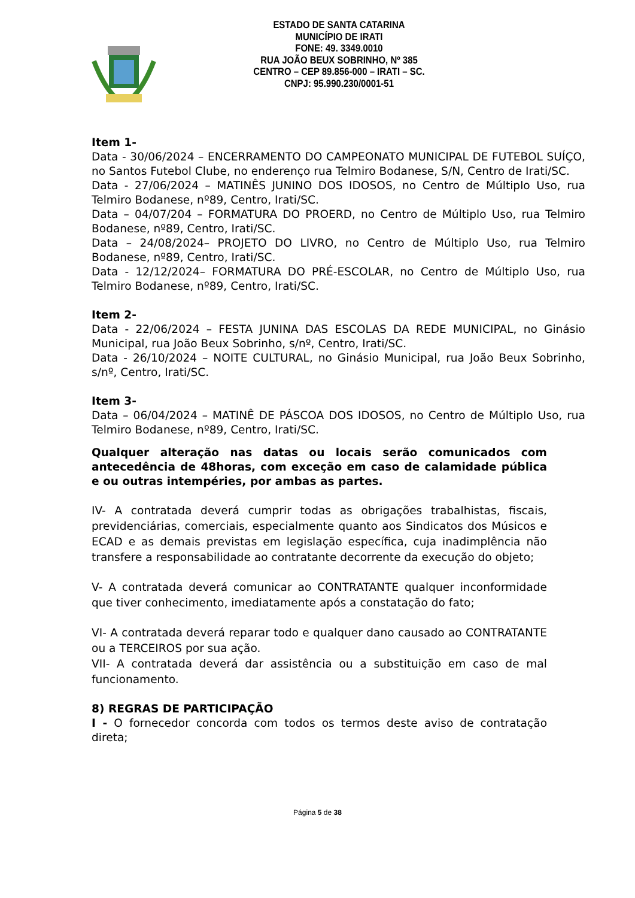ESTADO DE SANTA CATARINA
MUNICÍPIO DE IRATI
FONE: 49. 3349.0010
RUA JOÃO BEUX SOBRINHO, Nº 385
CENTRO – CEP 89.856-000 – IRATI – SC.
CNPJ: 95.990.230/0001-51
Item 1-
Data - 30/06/2024 – ENCERRAMENTO DO CAMPEONATO MUNICIPAL DE FUTEBOL SUÍÇO, no Santos Futebol Clube, no enderenço rua Telmiro Bodanese, S/N, Centro de Irati/SC.
Data - 27/06/2024 – MATINÊS JUNINO DOS IDOSOS, no Centro de Múltiplo Uso, rua Telmiro Bodanese, nº89, Centro, Irati/SC.
Data – 04/07/204 – FORMATURA DO PROERD, no Centro de Múltiplo Uso, rua Telmiro Bodanese, nº89, Centro, Irati/SC.
Data – 24/08/2024– PROJETO DO LIVRO, no Centro de Múltiplo Uso, rua Telmiro Bodanese, nº89, Centro, Irati/SC.
Data - 12/12/2024– FORMATURA DO PRÉ-ESCOLAR, no Centro de Múltiplo Uso, rua Telmiro Bodanese, nº89, Centro, Irati/SC.
Item 2-
Data - 22/06/2024 – FESTA JUNINA DAS ESCOLAS DA REDE MUNICIPAL, no Ginásio Municipal, rua João Beux Sobrinho, s/nº, Centro, Irati/SC.
Data - 26/10/2024 – NOITE CULTURAL, no Ginásio Municipal, rua João Beux Sobrinho, s/nº, Centro, Irati/SC.
Item 3-
Data – 06/04/2024 – MATINÊ DE PÁSCOA DOS IDOSOS, no Centro de Múltiplo Uso, rua Telmiro Bodanese, nº89, Centro, Irati/SC.
Qualquer alteração nas datas ou locais serão comunicados com antecedência de 48horas, com exceção em caso de calamidade pública e ou outras intempéries, por ambas as partes.
IV- A contratada deverá cumprir todas as obrigações trabalhistas, fiscais, previdenciárias, comerciais, especialmente quanto aos Sindicatos dos Músicos e ECAD e as demais previstas em legislação específica, cuja inadimplência não transfere a responsabilidade ao contratante decorrente da execução do objeto;
V- A contratada deverá comunicar ao CONTRATANTE qualquer inconformidade que tiver conhecimento, imediatamente após a constatação do fato;
VI- A contratada deverá reparar todo e qualquer dano causado ao CONTRATANTE ou a TERCEIROS por sua ação.
VII- A contratada deverá dar assistência ou a substituição em caso de mal funcionamento.
8) REGRAS DE PARTICIPAÇÃO
I - O fornecedor concorda com todos os termos deste aviso de contratação direta;
Página 5 de 38